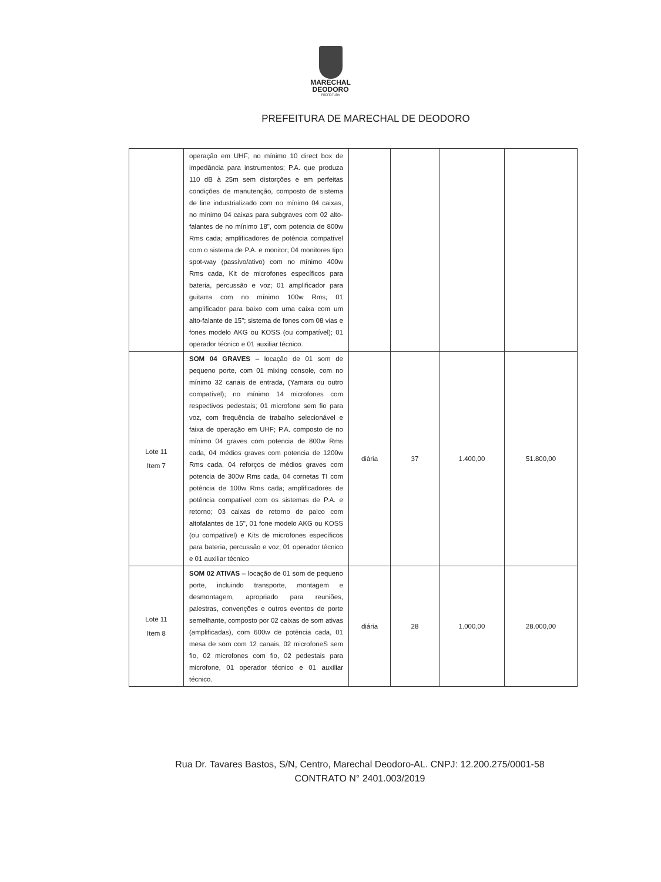MARECHAL
DEODORO
PREFEITURA
PREFEITURA DE MARECHAL DE DEODORO
| | operação em UHF; no mínimo 10 direct box de impedância para instrumentos; P.A. que produza 110 dB à 25m sem distorções e em perfeitas condições de manutenção, composto de sistema de line industrializado com no mínimo 04 caixas, no mínimo 04 caixas para subgraves com 02 alto-falantes de no mínimo 18", com potencia de 800w Rms cada; amplificadores de potência compatível com o sistema de P.A. e monitor; 04 monitores tipo spot-way (passivo/ativo) com no mínimo 400w Rms cada, Kit de microfones específicos para bateria, percussão e voz; 01 amplificador para guitarra com no mínimo 100w Rms; 01 amplificador para baixo com uma caixa com um alto-falante de 15"; sistema de fones com 08 vias e fones modelo AKG ou KOSS (ou compatível); 01 operador técnico e 01 auxiliar técnico. | | | | |
| Lote 11 Item 7 | SOM 04 GRAVES – locação de 01 som de pequeno porte, com 01 mixing console, com no mínimo 32 canais de entrada, (Yamara ou outro compatível); no mínimo 14 microfones com respectivos pedestais; 01 microfone sem fio para voz, com frequência de trabalho selecionável e faixa de operação em UHF; P.A. composto de no mínimo 04 graves com potencia de 800w Rms cada, 04 médios graves com potencia de 1200w Rms cada, 04 reforços de médios graves com potencia de 300w Rms cada, 04 cornetas TI com potência de 100w Rms cada; amplificadores de potência compatível com os sistemas de P.A. e retorno; 03 caixas de retorno de palco com altofalantes de 15", 01 fone modelo AKG ou KOSS (ou compatível) e Kits de microfones específicos para bateria, percussão e voz; 01 operador técnico e 01 auxiliar técnico | diária | 37 | 1.400,00 | 51.800,00 |
| Lote 11 Item 8 | SOM 02 ATIVAS – locação de 01 som de pequeno porte, incluindo transporte, montagem e desmontagem, apropriado para reuniões, palestras, convenções e outros eventos de porte semelhante, composto por 02 caixas de som ativas (amplificadas), com 600w de potência cada, 01 mesa de som com 12 canais, 02 microfoneS sem fio, 02 microfones com fio, 02 pedestais para microfone, 01 operador técnico e 01 auxiliar técnico. | diária | 28 | 1.000,00 | 28.000,00 |
Rua Dr. Tavares Bastos, S/N, Centro, Marechal Deodoro-AL. CNPJ: 12.200.275/0001-58
CONTRATO N° 2401.003/2019